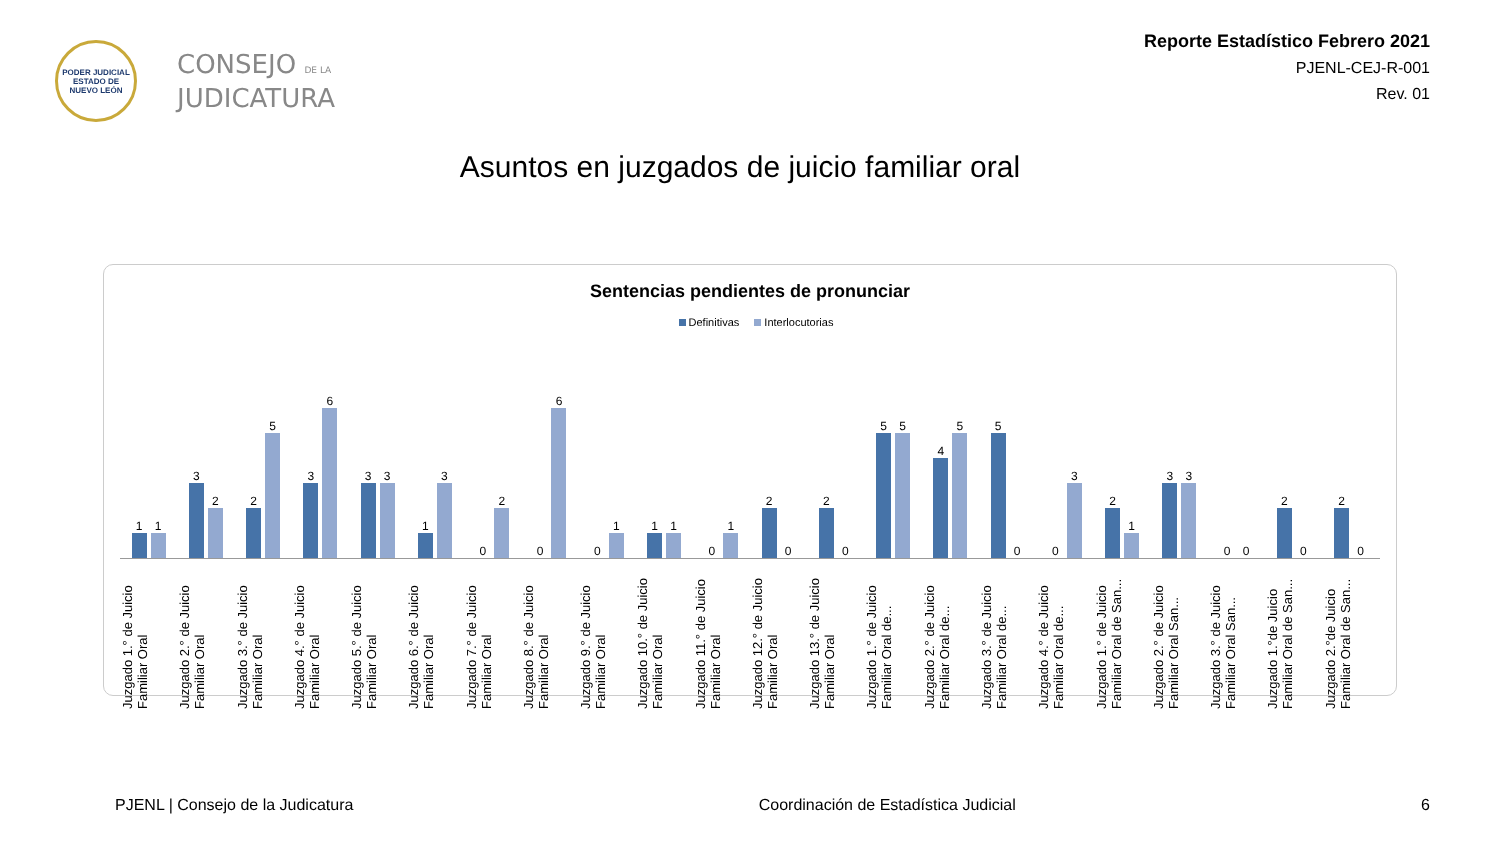PODER JUDICIAL
ESTADO DE NUEVO LEÓN
CONSEJO DE LA
JUDICATURA
Reporte Estadístico Febrero 2021
PJENL-CEJ-R-001
Rev. 01
Asuntos en juzgados de juicio familiar oral
Sentencias pendientes de pronunciar
Definitivas Interlocutorias
1
1
3
2
2
5
3
6
3
3
1
3
0
2
0
6
0
1
1
1
0
1
2
0
2
0
5
5
4
5
5
0
0
3
2
1
3
3
0
0
2
0
2
0
Juzgado 1.° de Juicio Familiar Oral
Juzgado 2.° de Juicio Familiar Oral
Juzgado 3.° de Juicio Familiar Oral
Juzgado 4.° de Juicio Familiar Oral
Juzgado 5.° de Juicio Familiar Oral
Juzgado 6.° de Juicio Familiar Oral
Juzgado 7.° de Juicio Familiar Oral
Juzgado 8.° de Juicio Familiar Oral
Juzgado 9.° de Juicio Familiar Oral
Juzgado 10.° de Juicio Familiar Oral
Juzgado 11.° de Juicio Familiar Oral
Juzgado 12.° de Juicio Familiar Oral
Juzgado 13.° de Juicio Familiar Oral
Juzgado 1.° de Juicio Familiar Oral de...
Juzgado 2.° de Juicio Familiar Oral de...
Juzgado 3.° de Juicio Familiar Oral de...
Juzgado 4.° de Juicio Familiar Oral de...
Juzgado 1.° de Juicio Familiar Oral de San...
Juzgado 2.° de Juicio Familiar Oral San...
Juzgado 3.° de Juicio Familiar Oral San...
Juzgado 1.°de Juicio Familiar Oral de San...
Juzgado 2.°de Juicio Familiar Oral de San...
PJENL | Consejo de la Judicatura Coordinación de Estadística Judicial 6